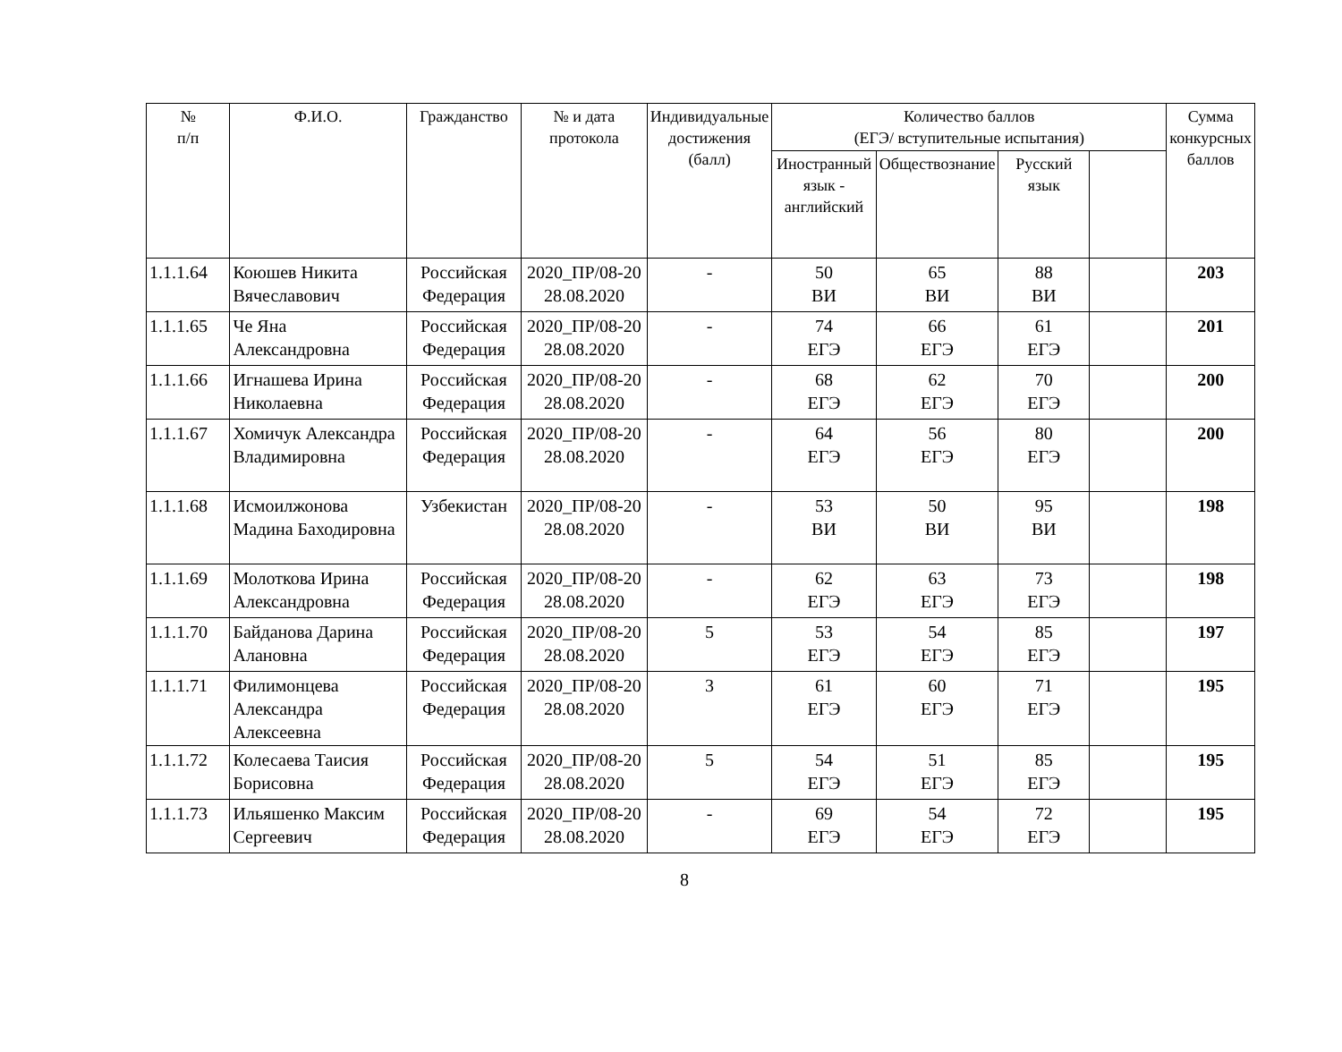| № п/п | Ф.И.О. | Гражданство | № и дата протокола | Индивидуальные достижения (балл) | Количество баллов (ЕГЭ/ вступительные испытания) | | | | Сумма конкурсных баллов |
| --- | --- | --- | --- | --- | --- | --- | --- | --- | --- |
| | | | | | Иностранный язык - английский | Обществознание | Русский язык | | |
| 1.1.1.64 | Коюшев Никита Вячеславович | Российская Федерация | 2020_ПР/08-20 28.08.2020 | - | 50 ВИ | 65 ВИ | 88 ВИ | | 203 |
| 1.1.1.65 | Че Яна Александровна | Российская Федерация | 2020_ПР/08-20 28.08.2020 | - | 74 ЕГЭ | 66 ЕГЭ | 61 ЕГЭ | | 201 |
| 1.1.1.66 | Игнашева Ирина Николаевна | Российская Федерация | 2020_ПР/08-20 28.08.2020 | - | 68 ЕГЭ | 62 ЕГЭ | 70 ЕГЭ | | 200 |
| 1.1.1.67 | Хомичук Александра Владимировна | Российская Федерация | 2020_ПР/08-20 28.08.2020 | - | 64 ЕГЭ | 56 ЕГЭ | 80 ЕГЭ | | 200 |
| 1.1.1.68 | Исмоилжонова Мадина Баходировна | Узбекистан | 2020_ПР/08-20 28.08.2020 | - | 53 ВИ | 50 ВИ | 95 ВИ | | 198 |
| 1.1.1.69 | Молоткова Ирина Александровна | Российская Федерация | 2020_ПР/08-20 28.08.2020 | - | 62 ЕГЭ | 63 ЕГЭ | 73 ЕГЭ | | 198 |
| 1.1.1.70 | Байданова Дарина Алановна | Российская Федерация | 2020_ПР/08-20 28.08.2020 | 5 | 53 ЕГЭ | 54 ЕГЭ | 85 ЕГЭ | | 197 |
| 1.1.1.71 | Филимонцева Александра Алексеевна | Российская Федерация | 2020_ПР/08-20 28.08.2020 | 3 | 61 ЕГЭ | 60 ЕГЭ | 71 ЕГЭ | | 195 |
| 1.1.1.72 | Колесаева Таисия Борисовна | Российская Федерация | 2020_ПР/08-20 28.08.2020 | 5 | 54 ЕГЭ | 51 ЕГЭ | 85 ЕГЭ | | 195 |
| 1.1.1.73 | Ильяшенко Максим Сергеевич | Российская Федерация | 2020_ПР/08-20 28.08.2020 | - | 69 ЕГЭ | 54 ЕГЭ | 72 ЕГЭ | | 195 |
8